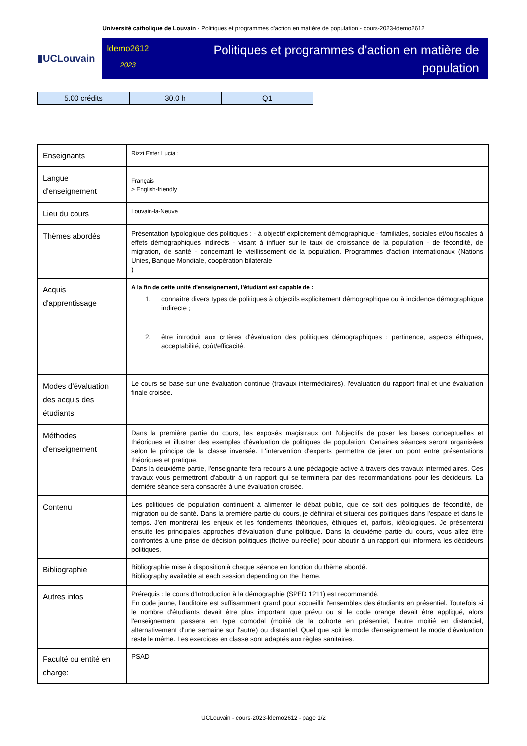Université catholique de Louvain - Politiques et programmes d'action en matière de population - cours-2023-ldemo2612
▮UCLouvain
ldemo2612
2023
Politiques et programmes d'action en matière de population
| 5.00 crédits | 30.0 h | Q1 |
| Enseignants | Rizzi Ester Lucia ; |
| Langue d'enseignement | Français > English-friendly |
| Lieu du cours | Louvain-la-Neuve |
| Thèmes abordés | Présentation typologique des politiques : - à objectif explicitement démographique - familiales, sociales et/ou fiscales à effets démographiques indirects - visant à influer sur le taux de croissance de la population - de fécondité, de migration, de santé - concernant le vieillissement de la population. Programmes d'action internationaux (Nations Unies, Banque Mondiale, coopération bilatérale ) |
| Acquis d'apprentissage | A la fin de cette unité d'enseignement, l'étudiant est capable de : 1. connaître divers types de politiques à objectifs explicitement démographique ou à incidence démographique indirecte ; 2. être introduit aux critères d'évaluation des politiques démographiques : pertinence, aspects éthiques, acceptabilité, coût/efficacité. |
| Modes d'évaluation des acquis des étudiants | Le cours se base sur une évaluation continue (travaux intermédiaires), l'évaluation du rapport final et une évaluation finale croisée. |
| Méthodes d'enseignement | Dans la première partie du cours, les exposés magistraux ont l'objectifs de poser les bases conceptuelles et théoriques et illustrer des exemples d'évaluation de politiques de population. Certaines séances seront organisées selon le principe de la classe inversée. L'intervention d'experts permettra de jeter un pont entre présentations théoriques et pratique. Dans la deuxième partie, l'enseignante fera recours à une pédagogie active à travers des travaux intermédiaires. Ces travaux vous permettront d'aboutir à un rapport qui se terminera par des recommandations pour les décideurs. La dernière séance sera consacrée à une évaluation croisée. |
| Contenu | Les politiques de population continuent à alimenter le débat public, que ce soit des politiques de fécondité, de migration ou de santé. Dans la première partie du cours, je définirai et situerai ces politiques dans l'espace et dans le temps. J'en montrerai les enjeux et les fondements théoriques, éthiques et, parfois, idéologiques. Je présenterai ensuite les principales approches d'évaluation d'une politique. Dans la deuxième partie du cours, vous allez être confrontés à une prise de décision politiques (fictive ou réelle) pour aboutir à un rapport qui informera les décideurs politiques. |
| Bibliographie | Bibliographie mise à disposition à chaque séance en fonction du thème abordé. Bibliography available at each session depending on the theme. |
| Autres infos | Prérequis : le cours d'Introduction à la démographie (SPED 1211) est recommandé. En code jaune, l'auditoire est suffisamment grand pour accueillir l'ensembles des étudiants en présentiel. Toutefois si le nombre d'étudiants devait être plus important que prévu ou si le code orange devait être appliqué, alors l'enseignement passera en type comodal (moitié de la cohorte en présentiel, l'autre moitié en distanciel, alternativement d'une semaine sur l'autre) ou distantiel. Quel que soit le mode d'enseignement le mode d'évaluation reste le même. Les exercices en classe sont adaptés aux règles sanitaires. |
| Faculté ou entité en charge: | PSAD |
UCLouvain - cours-2023-ldemo2612 - page 1/2